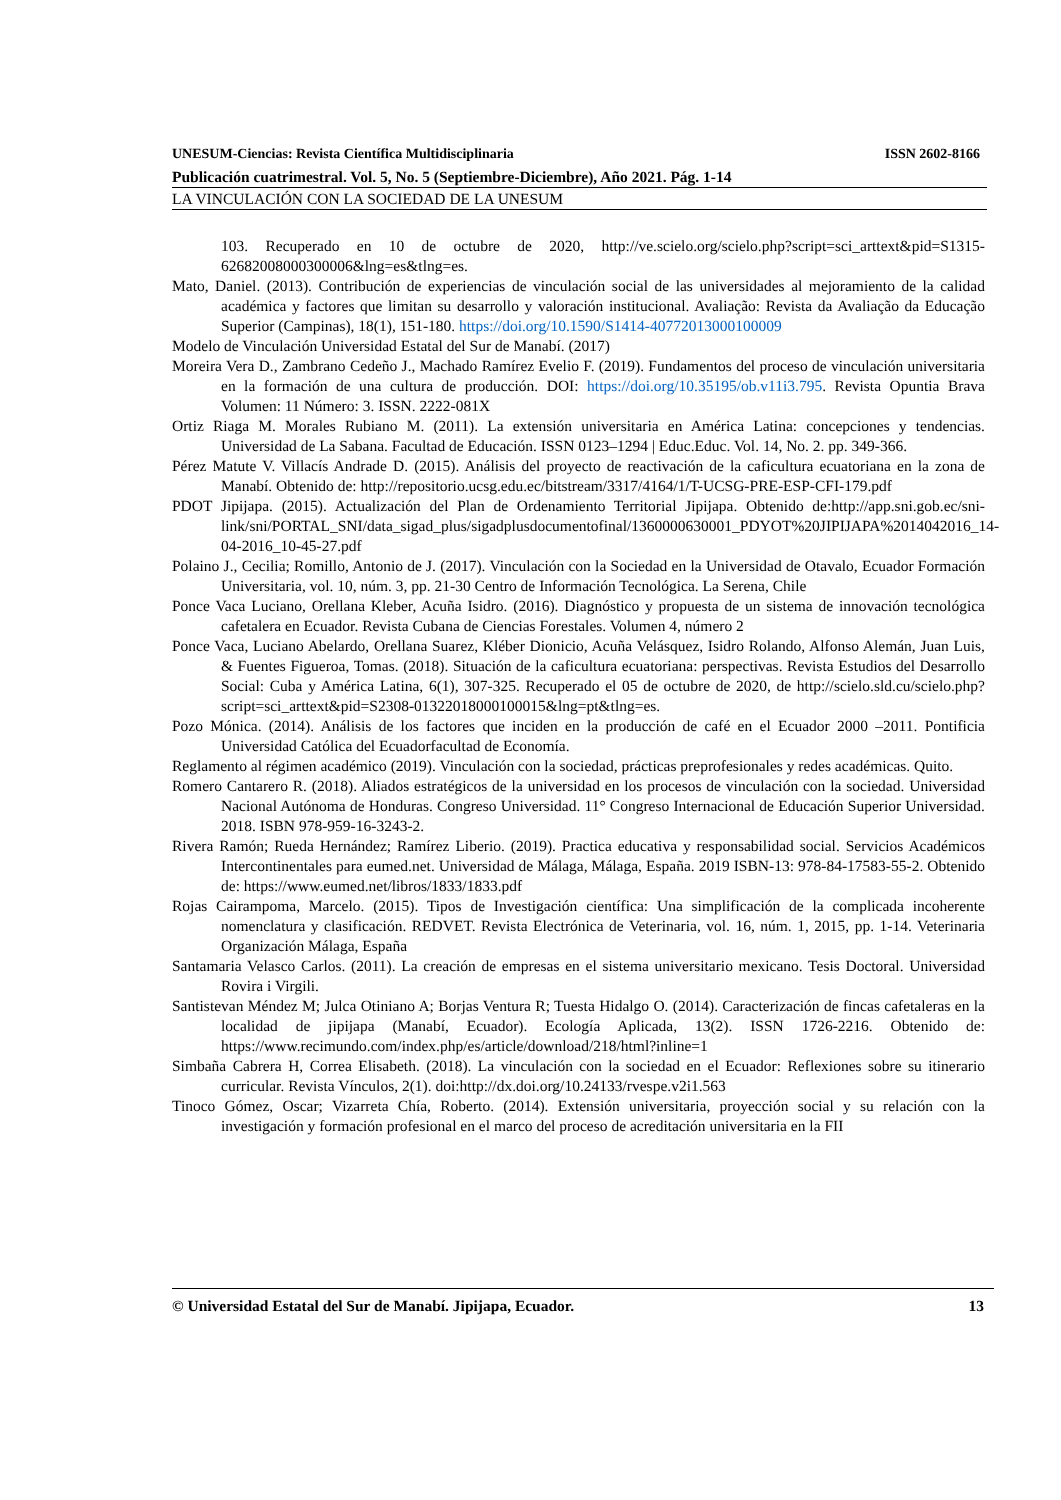UNESUM-Ciencias: Revista Científica Multidisciplinaria ISSN 2602-8166
Publicación cuatrimestral. Vol. 5, No. 5 (Septiembre-Diciembre), Año 2021. Pág. 1-14
LA VINCULACIÓN CON LA SOCIEDAD DE LA UNESUM
103. Recuperado en 10 de octubre de 2020, http://ve.scielo.org/scielo.php?script=sci_arttext&pid=S1315-62682008000300006&lng=es&tlng=es.
Mato, Daniel. (2013). Contribución de experiencias de vinculación social de las universidades al mejoramiento de la calidad académica y factores que limitan su desarrollo y valoración institucional. Avaliação: Revista da Avaliação da Educação Superior (Campinas), 18(1), 151-180. https://doi.org/10.1590/S1414-40772013000100009
Modelo de Vinculación Universidad Estatal del Sur de Manabí. (2017)
Moreira Vera D., Zambrano Cedeño J., Machado Ramírez Evelio F. (2019). Fundamentos del proceso de vinculación universitaria en la formación de una cultura de producción. DOI: https://doi.org/10.35195/ob.v11i3.795. Revista Opuntia Brava Volumen: 11 Número: 3. ISSN. 2222-081X
Ortiz Riaga M. Morales Rubiano M. (2011). La extensión universitaria en América Latina: concepciones y tendencias. Universidad de La Sabana. Facultad de Educación. ISSN 0123–1294 | Educ.Educ. Vol. 14, No. 2. pp. 349-366.
Pérez Matute V. Villacís Andrade D. (2015). Análisis del proyecto de reactivación de la caficultura ecuatoriana en la zona de Manabí. Obtenido de: http://repositorio.ucsg.edu.ec/bitstream/3317/4164/1/T-UCSG-PRE-ESP-CFI-179.pdf
PDOT Jipijapa. (2015). Actualización del Plan de Ordenamiento Territorial Jipijapa. Obtenido de:http://app.sni.gob.ec/sni-link/sni/PORTAL_SNI/data_sigad_plus/sigadplusdocumentofinal/1360000630001_PDYOT%20JIPIJAPA%2014042016_14-04-2016_10-45-27.pdf
Polaino J., Cecilia; Romillo, Antonio de J. (2017). Vinculación con la Sociedad en la Universidad de Otavalo, Ecuador Formación Universitaria, vol. 10, núm. 3, pp. 21-30 Centro de Información Tecnológica. La Serena, Chile
Ponce Vaca Luciano, Orellana Kleber, Acuña Isidro. (2016). Diagnóstico y propuesta de un sistema de innovación tecnológica cafetalera en Ecuador. Revista Cubana de Ciencias Forestales. Volumen 4, número 2
Ponce Vaca, Luciano Abelardo, Orellana Suarez, Kléber Dionicio, Acuña Velásquez, Isidro Rolando, Alfonso Alemán, Juan Luis, & Fuentes Figueroa, Tomas. (2018). Situación de la caficultura ecuatoriana: perspectivas. Revista Estudios del Desarrollo Social: Cuba y América Latina, 6(1), 307-325. Recuperado el 05 de octubre de 2020, de http://scielo.sld.cu/scielo.php?script=sci_arttext&pid=S2308-01322018000100015&lng=pt&tlng=es.
Pozo Mónica. (2014). Análisis de los factores que inciden en la producción de café en el Ecuador 2000 –2011. Pontificia Universidad Católica del Ecuadorfacultad de Economía.
Reglamento al régimen académico (2019). Vinculación con la sociedad, prácticas preprofesionales y redes académicas. Quito.
Romero Cantarero R. (2018). Aliados estratégicos de la universidad en los procesos de vinculación con la sociedad. Universidad Nacional Autónoma de Honduras. Congreso Universidad. 11° Congreso Internacional de Educación Superior Universidad. 2018. ISBN 978-959-16-3243-2.
Rivera Ramón; Rueda Hernández; Ramírez Liberio. (2019). Practica educativa y responsabilidad social. Servicios Académicos Intercontinentales para eumed.net. Universidad de Málaga, Málaga, España. 2019 ISBN-13: 978-84-17583-55-2. Obtenido de: https://www.eumed.net/libros/1833/1833.pdf
Rojas Cairampoma, Marcelo. (2015). Tipos de Investigación científica: Una simplificación de la complicada incoherente nomenclatura y clasificación. REDVET. Revista Electrónica de Veterinaria, vol. 16, núm. 1, 2015, pp. 1-14. Veterinaria Organización Málaga, España
Santamaria Velasco Carlos. (2011). La creación de empresas en el sistema universitario mexicano. Tesis Doctoral. Universidad Rovira i Virgili.
Santistevan Méndez M; Julca Otiniano A; Borjas Ventura R; Tuesta Hidalgo O. (2014). Caracterización de fincas cafetaleras en la localidad de jipijapa (Manabí, Ecuador). Ecología Aplicada, 13(2). ISSN 1726-2216. Obtenido de: https://www.recimundo.com/index.php/es/article/download/218/html?inline=1
Simbaña Cabrera H, Correa Elisabeth. (2018). La vinculación con la sociedad en el Ecuador: Reflexiones sobre su itinerario curricular. Revista Vínculos, 2(1). doi:http://dx.doi.org/10.24133/rvespe.v2i1.563
Tinoco Gómez, Oscar; Vizarreta Chía, Roberto. (2014). Extensión universitaria, proyección social y su relación con la investigación y formación profesional en el marco del proceso de acreditación universitaria en la FII
© Universidad Estatal del Sur de Manabí. Jipijapa, Ecuador. 13